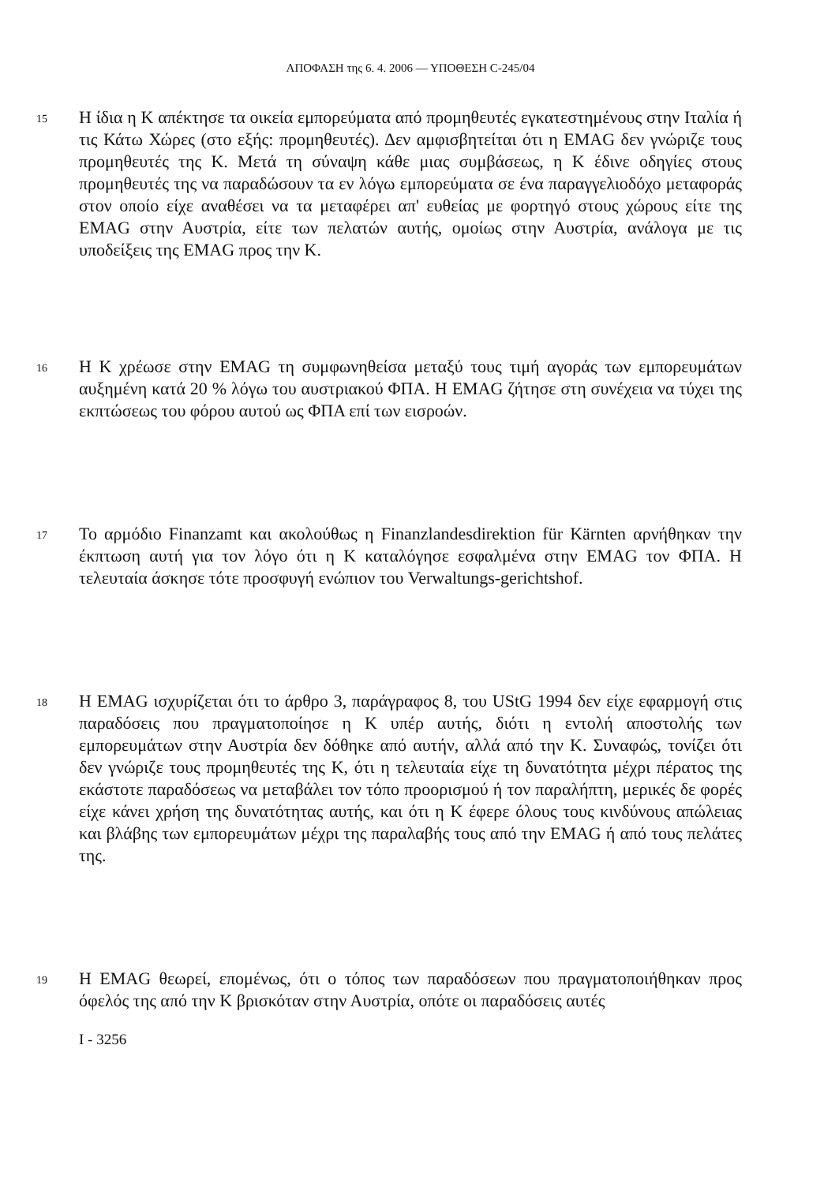ΑΠΟΦΑΣΗ της 6. 4. 2006 — ΥΠΟΘΕΣΗ C-245/04
15
Η ίδια η K απέκτησε τα οικεία εμπορεύματα από προμηθευτές εγκατεστημένους στην Ιταλία ή τις Κάτω Χώρες (στο εξής: προμηθευτές). Δεν αμφισβητείται ότι η EMAG δεν γνώριζε τους προμηθευτές της K. Μετά τη σύναψη κάθε μιας συμβάσεως, η K έδινε οδηγίες στους προμηθευτές της να παραδώσουν τα εν λόγω εμπορεύματα σε ένα παραγγελιοδόχο μεταφοράς στον οποίο είχε αναθέσει να τα μεταφέρει απ' ευθείας με φορτηγό στους χώρους είτε της EMAG στην Αυστρία, είτε των πελατών αυτής, ομοίως στην Αυστρία, ανάλογα με τις υποδείξεις της EMAG προς την K.
16
Η K χρέωσε στην EMAG τη συμφωνηθείσα μεταξύ τους τιμή αγοράς των εμπορευμάτων αυξημένη κατά 20 % λόγω του αυστριακού ΦΠΑ. Η EMAG ζήτησε στη συνέχεια να τύχει της εκπτώσεως του φόρου αυτού ως ΦΠΑ επί των εισροών.
17
Το αρμόδιο Finanzamt και ακολούθως η Finanzlandesdirektion für Kärnten αρνήθηκαν την έκπτωση αυτή για τον λόγο ότι η K καταλόγησε εσφαλμένα στην EMAG τον ΦΠΑ. Η τελευταία άσκησε τότε προσφυγή ενώπιον του Verwaltungs-gerichtshof.
18
Η EMAG ισχυρίζεται ότι το άρθρο 3, παράγραφος 8, του UStG 1994 δεν είχε εφαρμογή στις παραδόσεις που πραγματοποίησε η K υπέρ αυτής, διότι η εντολή αποστολής των εμπορευμάτων στην Αυστρία δεν δόθηκε από αυτήν, αλλά από την K. Συναφώς, τονίζει ότι δεν γνώριζε τους προμηθευτές της K, ότι η τελευταία είχε τη δυνατότητα μέχρι πέρατος της εκάστοτε παραδόσεως να μεταβάλει τον τόπο προορισμού ή τον παραλήπτη, μερικές δε φορές είχε κάνει χρήση της δυνατότητας αυτής, και ότι η K έφερε όλους τους κινδύνους απώλειας και βλάβης των εμπορευμάτων μέχρι της παραλαβής τους από την EMAG ή από τους πελάτες της.
19
Η EMAG θεωρεί, επομένως, ότι ο τόπος των παραδόσεων που πραγματοποιήθηκαν προς όφελός της από την K βρισκόταν στην Αυστρία, οπότε οι παραδόσεις αυτές
I - 3256